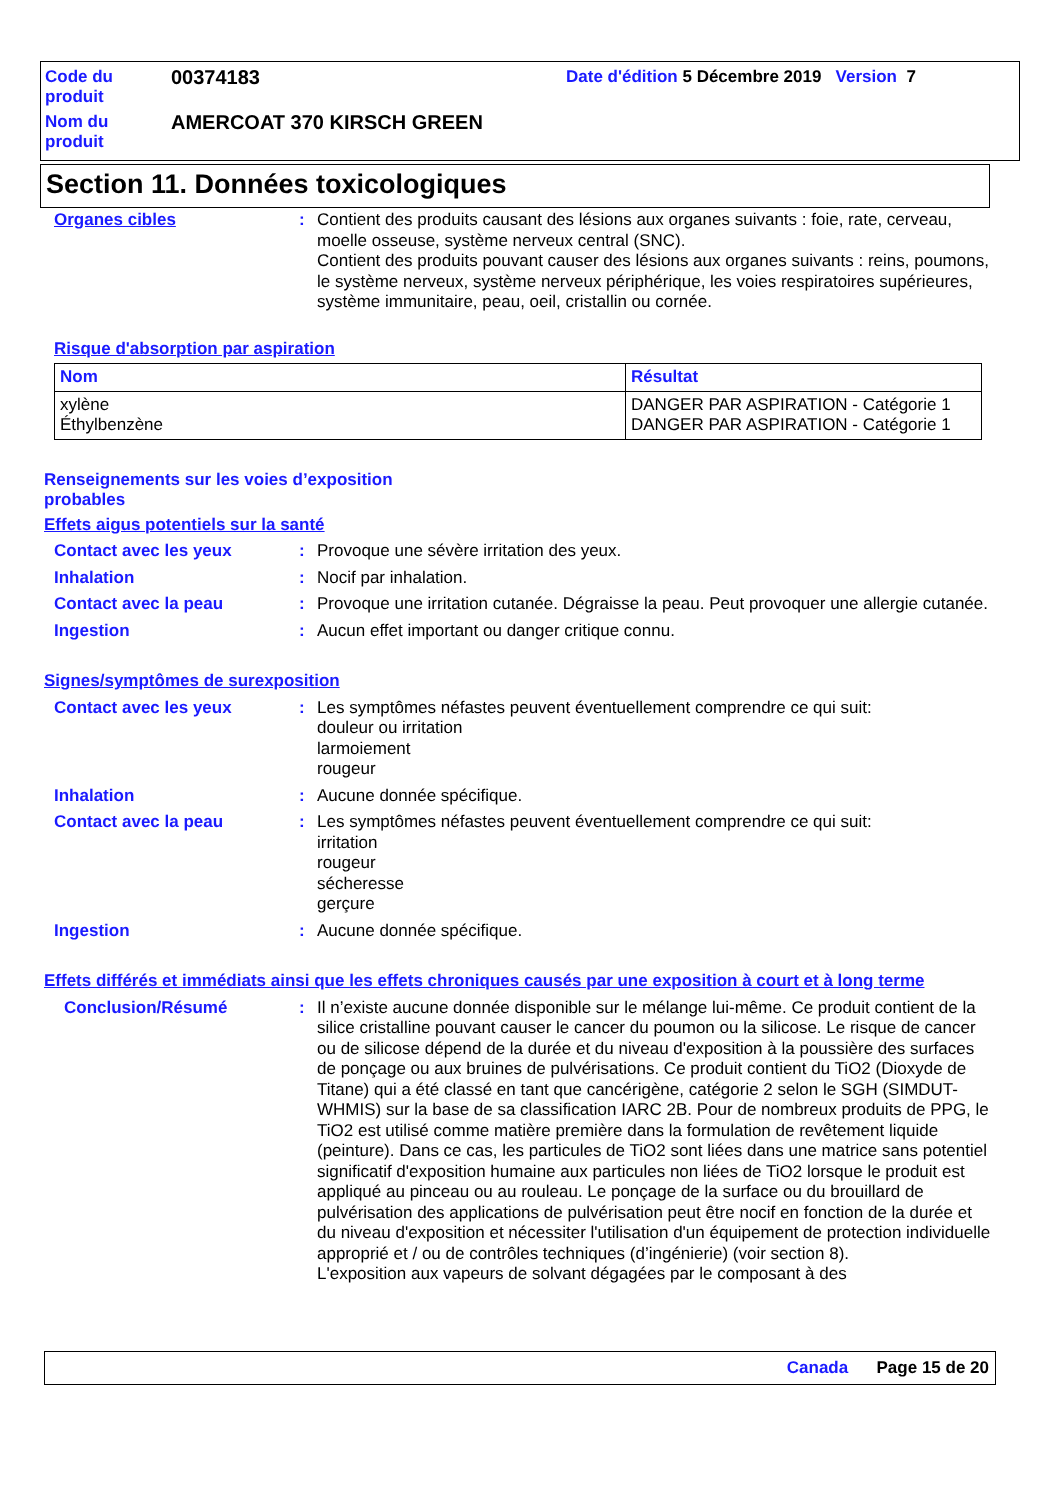Code du produit
00374183
Date d'édition 5 Décembre 2019 Version 7
Nom du produit
AMERCOAT 370 KIRSCH GREEN
Section 11. Données toxicologiques
Organes cibles : Contient des produits causant des lésions aux organes suivants : foie, rate, cerveau, moelle osseuse, système nerveux central (SNC).
Contient des produits pouvant causer des lésions aux organes suivants : reins, poumons, le système nerveux, système nerveux périphérique, les voies respiratoires supérieures, système immunitaire, peau, oeil, cristallin ou cornée.
Risque d'absorption par aspiration
| Nom | Résultat |
| --- | --- |
| xylène Éthylbenzène | DANGER PAR ASPIRATION - Catégorie 1 DANGER PAR ASPIRATION - Catégorie 1 |
Renseignements sur les voies d’exposition
probables
Effets aigus potentiels sur la santé
Contact avec les yeux : Provoque une sévère irritation des yeux.
Inhalation : Nocif par inhalation.
Contact avec la peau : Provoque une irritation cutanée. Dégraisse la peau. Peut provoquer une allergie cutanée.
Ingestion : Aucun effet important ou danger critique connu.
Signes/symptômes de surexposition
Contact avec les yeux : Les symptômes néfastes peuvent éventuellement comprendre ce qui suit:
douleur ou irritation
larmoiement
rougeur
Inhalation : Aucune donnée spécifique.
Contact avec la peau : Les symptômes néfastes peuvent éventuellement comprendre ce qui suit:
irritation
rougeur
sécheresse
gerçure
Ingestion : Aucune donnée spécifique.
Effets différés et immédiats ainsi que les effets chroniques causés par une exposition à court et à long terme
Conclusion/Résumé : Il n’existe aucune donnée disponible sur le mélange lui-même. Ce produit contient de la silice cristalline pouvant causer le cancer du poumon ou la silicose. Le risque de cancer ou de silicose dépend de la durée et du niveau d'exposition à la poussière des surfaces de ponçage ou aux bruines de pulvérisations. Ce produit contient du TiO2 (Dioxyde de Titane) qui a été classé en tant que cancérigène, catégorie 2 selon le SGH (SIMDUT-WHMIS) sur la base de sa classification IARC 2B. Pour de nombreux produits de PPG, le TiO2 est utilisé comme matière première dans la formulation de revêtement liquide (peinture). Dans ce cas, les particules de TiO2 sont liées dans une matrice sans potentiel significatif d'exposition humaine aux particules non liées de TiO2 lorsque le produit est appliqué au pinceau ou au rouleau. Le ponçage de la surface ou du brouillard de pulvérisation des applications de pulvérisation peut être nocif en fonction de la durée et du niveau d'exposition et nécessiter l'utilisation d'un équipement de protection individuelle approprié et / ou de contrôles techniques (d’ingénierie) (voir section 8).
L'exposition aux vapeurs de solvant dégagées par le composant à des
Canada Page 15 de 20